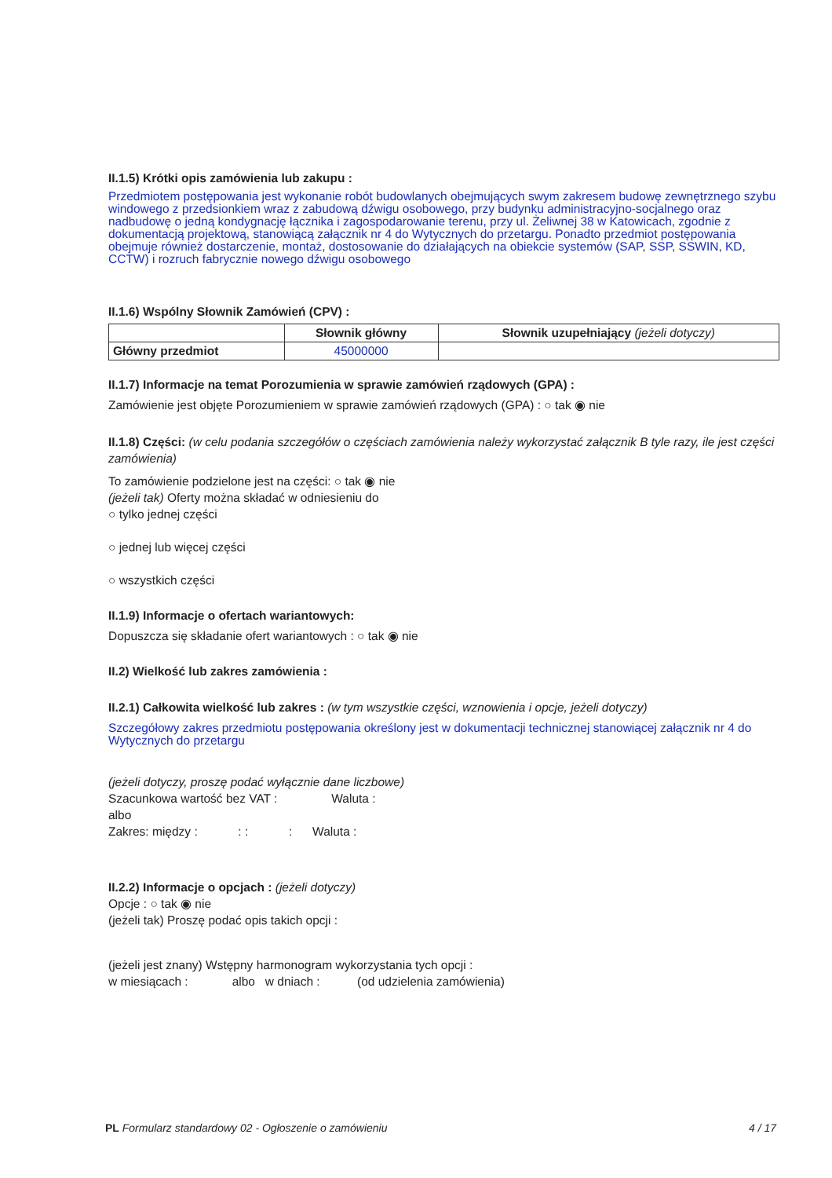II.1.5) Krótki opis zamówienia lub zakupu :
Przedmiotem postępowania jest wykonanie robót budowlanych obejmujących swym zakresem budowę zewnętrznego szybu windowego z przedsionkiem wraz z zabudową dźwigu osobowego, przy budynku administracyjno-socjalnego oraz nadbudowę o jedną kondygnację łącznika i zagospodarowanie terenu, przy ul. Żeliwnej 38 w Katowicach, zgodnie z dokumentacją projektową, stanowiącą załącznik nr 4 do Wytycznych do przetargu. Ponadto przedmiot postępowania obejmuje również dostarczenie, montaż, dostosowanie do działających na obiekcie systemów (SAP, SSP, SSWIN, KD, CCTW) i rozruch fabrycznie nowego dźwigu osobowego
II.1.6) Wspólny Słownik Zamówień (CPV) :
| | Słownik główny | Słownik uzupełniający (jeżeli dotyczy) |
| --- | --- | --- |
| Główny przedmiot | 45000000 | |
II.1.7) Informacje na temat Porozumienia w sprawie zamówień rządowych (GPA) :
Zamówienie jest objęte Porozumieniem w sprawie zamówień rządowych (GPA) : ○ tak ◉ nie
II.1.8) Części: (w celu podania szczegółów o częściach zamówienia należy wykorzystać załącznik B tyle razy, ile jest części zamówienia)
To zamówienie podzielone jest na części: ○ tak ◉ nie
(jeżeli tak) Oferty można składać w odniesieniu do
○ tylko jednej części
○ jednej lub więcej części
○ wszystkich części
II.1.9) Informacje o ofertach wariantowych:
Dopuszcza się składanie ofert wariantowych : ○ tak ◉ nie
II.2) Wielkość lub zakres zamówienia :
II.2.1) Całkowita wielkość lub zakres : (w tym wszystkie części, wznowienia i opcje, jeżeli dotyczy)
Szczegółowy zakres przedmiotu postępowania określony jest w dokumentacji technicznej stanowiącej załącznik nr 4 do Wytycznych do przetargu
(jeżeli dotyczy, proszę podać wyłącznie dane liczbowe)
Szacunkowa wartość bez VAT : Waluta :
albo
Zakres: między : : : : Waluta :
II.2.2) Informacje o opcjach : (jeżeli dotyczy)
Opcje : ○ tak ◉ nie
(jeżeli tak) Proszę podać opis takich opcji :
(jeżeli jest znany) Wstępny harmonogram wykorzystania tych opcji :
w miesiącach : albo w dniach : (od udzielenia zamówienia)
PL Formularz standardowy 02 - Ogłoszenie o zamówieniu 4 / 17